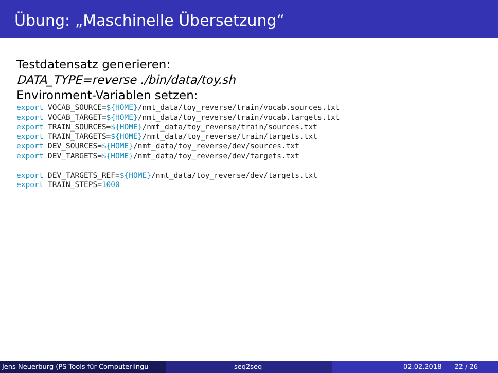Übung: „Maschinelle Übersetzung“
Testdatensatz generieren:
DATA_TYPE=reverse ./bin/data/toy.sh
Environment-Variablen setzen:
export VOCAB_SOURCE=${HOME}/nmt_data/toy_reverse/train/vocab.sources.txt
export VOCAB_TARGET=${HOME}/nmt_data/toy_reverse/train/vocab.targets.txt
export TRAIN_SOURCES=${HOME}/nmt_data/toy_reverse/train/sources.txt
export TRAIN_TARGETS=${HOME}/nmt_data/toy_reverse/train/targets.txt
export DEV_SOURCES=${HOME}/nmt_data/toy_reverse/dev/sources.txt
export DEV_TARGETS=${HOME}/nmt_data/toy_reverse/dev/targets.txt

export DEV_TARGETS_REF=${HOME}/nmt_data/toy_reverse/dev/targets.txt
export TRAIN_STEPS=1000
Jens Neuerburg (PS Tools für Computerlingu
seq2seq 02.02.2018 22 / 26